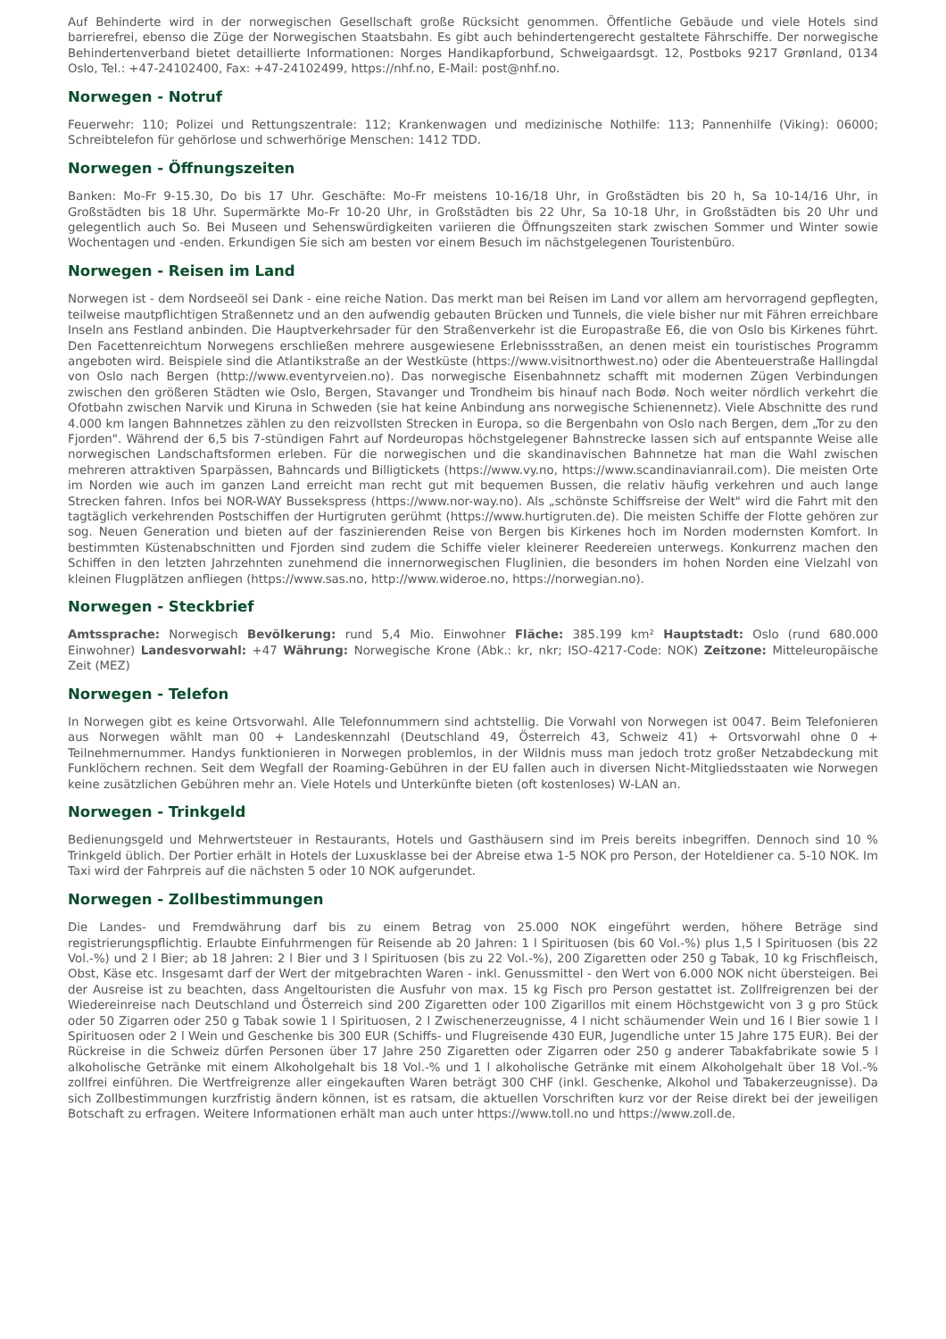Auf Behinderte wird in der norwegischen Gesellschaft große Rücksicht genommen. Öffentliche Gebäude und viele Hotels sind barrierefrei, ebenso die Züge der Norwegischen Staatsbahn. Es gibt auch behindertengerecht gestaltete Fährschiffe. Der norwegische Behindertenverband bietet detaillierte Informationen: Norges Handikapforbund, Schweigaardsgt. 12, Postboks 9217 Grønland, 0134 Oslo, Tel.: +47-24102400, Fax: +47-24102499, https://nhf.no, E-Mail: post@nhf.no.
Norwegen - Notruf
Feuerwehr: 110; Polizei und Rettungszentrale: 112; Krankenwagen und medizinische Nothilfe: 113; Pannenhilfe (Viking): 06000; Schreibtelefon für gehörlose und schwerhörige Menschen: 1412 TDD.
Norwegen - Öffnungszeiten
Banken: Mo-Fr 9-15.30, Do bis 17 Uhr. Geschäfte: Mo-Fr meistens 10-16/18 Uhr, in Großstädten bis 20 h, Sa 10-14/16 Uhr, in Großstädten bis 18 Uhr. Supermärkte Mo-Fr 10-20 Uhr, in Großstädten bis 22 Uhr, Sa 10-18 Uhr, in Großstädten bis 20 Uhr und gelegentlich auch So. Bei Museen und Sehenswürdigkeiten variieren die Öffnungszeiten stark zwischen Sommer und Winter sowie Wochentagen und -enden. Erkundigen Sie sich am besten vor einem Besuch im nächstgelegenen Touristenbüro.
Norwegen - Reisen im Land
Norwegen ist - dem Nordseeöl sei Dank - eine reiche Nation. Das merkt man bei Reisen im Land vor allem am hervorragend gepflegten, teilweise mautpflichtigen Straßennetz und an den aufwendig gebauten Brücken und Tunnels, die viele bisher nur mit Fähren erreichbare Inseln ans Festland anbinden. Die Hauptverkehrsader für den Straßenverkehr ist die Europastraße E6, die von Oslo bis Kirkenes führt. Den Facettenreichtum Norwegens erschließen mehrere ausgewiesene Erlebnissstraßen, an denen meist ein touristisches Programm angeboten wird. Beispiele sind die Atlantikstraße an der Westküste (https://www.visitnorthwest.no) oder die Abenteuerstraße Hallingdal von Oslo nach Bergen (http://www.eventyrveien.no). Das norwegische Eisenbahnnetz schafft mit modernen Zügen Verbindungen zwischen den größeren Städten wie Oslo, Bergen, Stavanger und Trondheim bis hinauf nach Bodø. Noch weiter nördlich verkehrt die Ofotbahn zwischen Narvik und Kiruna in Schweden (sie hat keine Anbindung ans norwegische Schienennetz). Viele Abschnitte des rund 4.000 km langen Bahnnetzes zählen zu den reizvollsten Strecken in Europa, so die Bergenbahn von Oslo nach Bergen, dem „Tor zu den Fjorden". Während der 6,5 bis 7-stündigen Fahrt auf Nordeuropas höchstgelegener Bahnstrecke lassen sich auf entspannte Weise alle norwegischen Landschaftsformen erleben. Für die norwegischen und die skandinavischen Bahnnetze hat man die Wahl zwischen mehreren attraktiven Sparpässen, Bahncards und Billigtickets (https://www.vy.no, https://www.scandinavianrail.com). Die meisten Orte im Norden wie auch im ganzen Land erreicht man recht gut mit bequemen Bussen, die relativ häufig verkehren und auch lange Strecken fahren. Infos bei NOR-WAY Bussekspress (https://www.nor-way.no). Als „schönste Schiffsreise der Welt" wird die Fahrt mit den tagtäglich verkehrenden Postschiffen der Hurtigruten gerühmt (https://www.hurtigruten.de). Die meisten Schiffe der Flotte gehören zur sog. Neuen Generation und bieten auf der faszinierenden Reise von Bergen bis Kirkenes hoch im Norden modernsten Komfort. In bestimmten Küstenabschnitten und Fjorden sind zudem die Schiffe vieler kleinerer Reedereien unterwegs. Konkurrenz machen den Schiffen in den letzten Jahrzehnten zunehmend die innernorwegischen Fluglinien, die besonders im hohen Norden eine Vielzahl von kleinen Flugplätzen anfliegen (https://www.sas.no, http://www.wideroe.no, https://norwegian.no).
Norwegen - Steckbrief
Amtssprache: Norwegisch Bevölkerung: rund 5,4 Mio. Einwohner Fläche: 385.199 km² Hauptstadt: Oslo (rund 680.000 Einwohner) Landesvorwahl: +47 Währung: Norwegische Krone (Abk.: kr, nkr; ISO-4217-Code: NOK) Zeitzone: Mitteleuropäische Zeit (MEZ)
Norwegen - Telefon
In Norwegen gibt es keine Ortsvorwahl. Alle Telefonnummern sind achtstellig. Die Vorwahl von Norwegen ist 0047. Beim Telefonieren aus Norwegen wählt man 00 + Landeskennzahl (Deutschland 49, Österreich 43, Schweiz 41) + Ortsvorwahl ohne 0 + Teilnehmernummer. Handys funktionieren in Norwegen problemlos, in der Wildnis muss man jedoch trotz großer Netzabdeckung mit Funklöchern rechnen. Seit dem Wegfall der Roaming-Gebühren in der EU fallen auch in diversen Nicht-Mitgliedsstaaten wie Norwegen keine zusätzlichen Gebühren mehr an. Viele Hotels und Unterkünfte bieten (oft kostenloses) W-LAN an.
Norwegen - Trinkgeld
Bedienungsgeld und Mehrwertsteuer in Restaurants, Hotels und Gasthäusern sind im Preis bereits inbegriffen. Dennoch sind 10 % Trinkgeld üblich. Der Portier erhält in Hotels der Luxusklasse bei der Abreise etwa 1-5 NOK pro Person, der Hoteldiener ca. 5-10 NOK. Im Taxi wird der Fahrpreis auf die nächsten 5 oder 10 NOK aufgerundet.
Norwegen - Zollbestimmungen
Die Landes- und Fremdwährung darf bis zu einem Betrag von 25.000 NOK eingeführt werden, höhere Beträge sind registrierungspflichtig. Erlaubte Einfuhrmengen für Reisende ab 20 Jahren: 1 l Spirituosen (bis 60 Vol.-%) plus 1,5 l Spirituosen (bis 22 Vol.-%) und 2 l Bier; ab 18 Jahren: 2 l Bier und 3 l Spirituosen (bis zu 22 Vol.-%), 200 Zigaretten oder 250 g Tabak, 10 kg Frischfleisch, Obst, Käse etc. Insgesamt darf der Wert der mitgebrachten Waren - inkl. Genussmittel - den Wert von 6.000 NOK nicht übersteigen. Bei der Ausreise ist zu beachten, dass Angeltouristen die Ausfuhr von max. 15 kg Fisch pro Person gestattet ist. Zollfreigrenzen bei der Wiedereinreise nach Deutschland und Österreich sind 200 Zigaretten oder 100 Zigarillos mit einem Höchstgewicht von 3 g pro Stück oder 50 Zigarren oder 250 g Tabak sowie 1 l Spirituosen, 2 l Zwischenerzeugnisse, 4 l nicht schäumender Wein und 16 l Bier sowie 1 l Spirituosen oder 2 l Wein und Geschenke bis 300 EUR (Schiffs- und Flugreisende 430 EUR, Jugendliche unter 15 Jahre 175 EUR). Bei der Rückreise in die Schweiz dürfen Personen über 17 Jahre 250 Zigaretten oder Zigarren oder 250 g anderer Tabakfabrikate sowie 5 l alkoholische Getränke mit einem Alkoholgehalt bis 18 Vol.-% und 1 l alkoholische Getränke mit einem Alkoholgehalt über 18 Vol.-% zollfrei einführen. Die Wertfreigrenze aller eingekauften Waren beträgt 300 CHF (inkl. Geschenke, Alkohol und Tabakerzeugnisse). Da sich Zollbestimmungen kurzfristig ändern können, ist es ratsam, die aktuellen Vorschriften kurz vor der Reise direkt bei der jeweiligen Botschaft zu erfragen. Weitere Informationen erhält man auch unter https://www.toll.no und https://www.zoll.de.